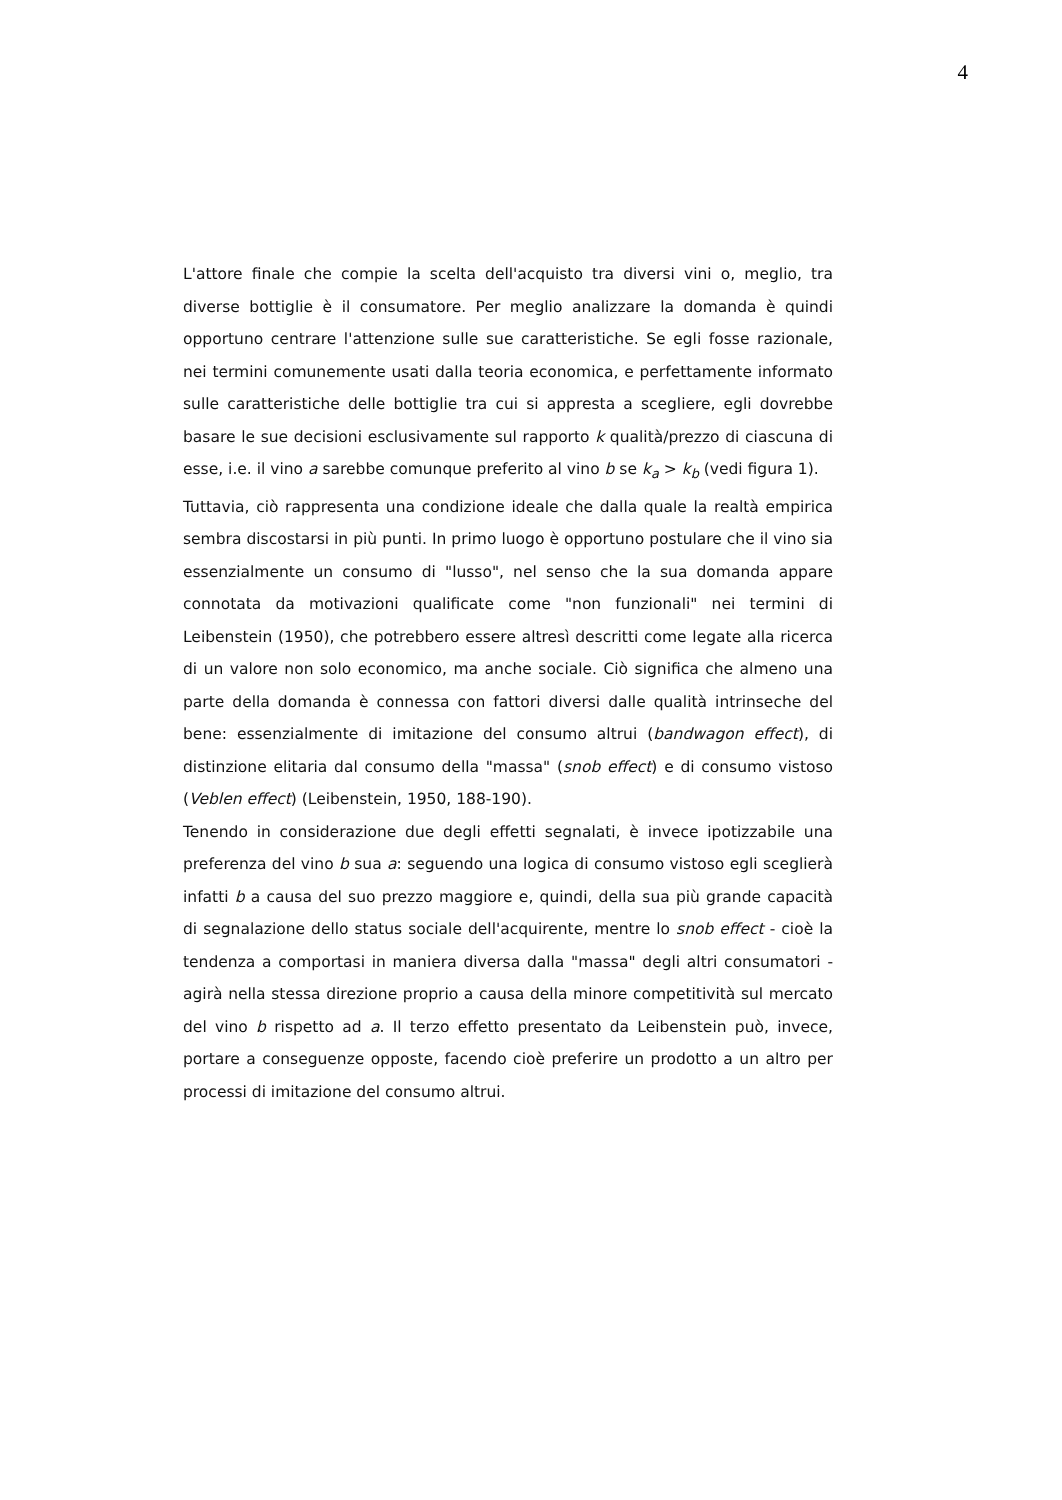4
L'attore finale che compie la scelta dell'acquisto tra diversi vini o, meglio, tra diverse bottiglie è il consumatore. Per meglio analizzare la domanda è quindi opportuno centrare l'attenzione sulle sue caratteristiche. Se egli fosse razionale, nei termini comunemente usati dalla teoria economica, e perfettamente informato sulle caratteristiche delle bottiglie tra cui si appresta a scegliere, egli dovrebbe basare le sue decisioni esclusivamente sul rapporto k qualità/prezzo di ciascuna di esse, i.e. il vino a sarebbe comunque preferito al vino b se k<sub>a</sub> > k<sub>b</sub> (vedi figura 1).
Tuttavia, ciò rappresenta una condizione ideale che dalla quale la realtà empirica sembra discostarsi in più punti. In primo luogo è opportuno postulare che il vino sia essenzialmente un consumo di "lusso", nel senso che la sua domanda appare connotata da motivazioni qualificate come "non funzionali" nei termini di Leibenstein (1950), che potrebbero essere altresì descritti come legate alla ricerca di un valore non solo economico, ma anche sociale. Ciò significa che almeno una parte della domanda è connessa con fattori diversi dalle qualità intrinseche del bene: essenzialmente di imitazione del consumo altrui (bandwagon effect), di distinzione elitaria dal consumo della "massa" (snob effect) e di consumo vistoso (Veblen effect) (Leibenstein, 1950, 188-190).
Tenendo in considerazione due degli effetti segnalati, è invece ipotizzabile una preferenza del vino b sua a: seguendo una logica di consumo vistoso egli sceglierà infatti b a causa del suo prezzo maggiore e, quindi, della sua più grande capacità di segnalazione dello status sociale dell'acquirente, mentre lo snob effect - cioè la tendenza a comportasi in maniera diversa dalla "massa" degli altri consumatori - agirà nella stessa direzione proprio a causa della minore competitività sul mercato del vino b rispetto ad a. Il terzo effetto presentato da Leibenstein può, invece, portare a conseguenze opposte, facendo cioè preferire un prodotto a un altro per processi di imitazione del consumo altrui.